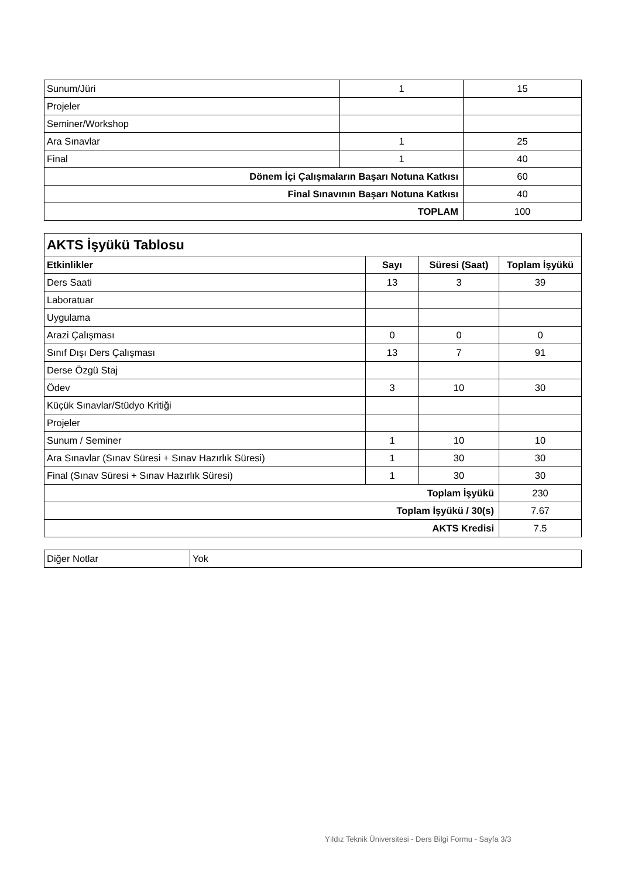| Sunum/Jüri | 1 | 15 |
| Projeler | | |
| Seminer/Workshop | | |
| Ara Sınavlar | 1 | 25 |
| Final | 1 | 40 |
| Dönem İçi Çalışmaların Başarı Notuna Katkısı | | 60 |
| Final Sınavının Başarı Notuna Katkısı | | 40 |
| TOPLAM | | 100 |
| AKTS İşyükü Tablosu | | | |
| --- | --- | --- | --- |
| Etkinlikler | Sayı | Süresi (Saat) | Toplam İşyükü |
| Ders Saati | 13 | 3 | 39 |
| Laboratuar | | | |
| Uygulama | | | |
| Arazi Çalışması | 0 | 0 | 0 |
| Sınıf Dışı Ders Çalışması | 13 | 7 | 91 |
| Derse Özgü Staj | | | |
| Ödev | 3 | 10 | 30 |
| Küçük Sınavlar/Stüdyo Kritiği | | | |
| Projeler | | | |
| Sunum / Seminer | 1 | 10 | 10 |
| Ara Sınavlar (Sınav Süresi + Sınav Hazırlık Süresi) | 1 | 30 | 30 |
| Final (Sınav Süresi + Sınav Hazırlık Süresi) | 1 | 30 | 30 |
| Toplam İşyükü | | | 230 |
| Toplam İşyükü / 30(s) | | | 7.67 |
| AKTS Kredisi | | | 7.5 |
| Diğer Notlar | Yok |
Yıldız Teknik Üniversitesi - Ders Bilgi Formu - Sayfa 3/3